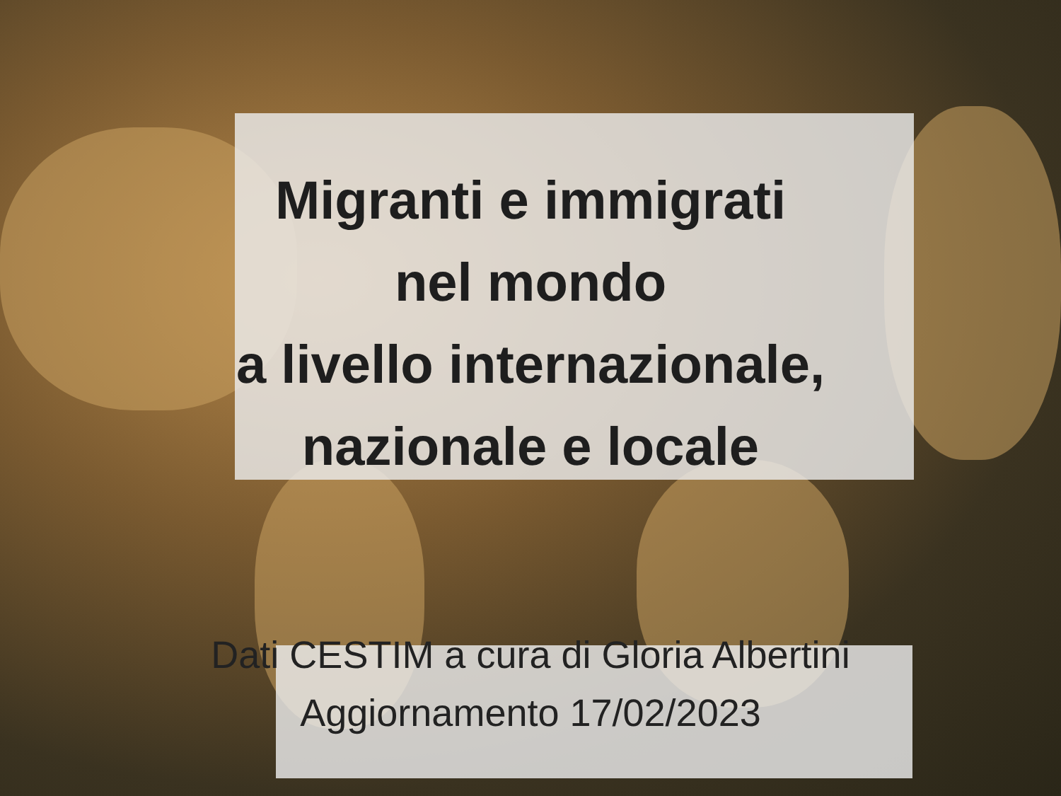Migranti e immigrati
nel mondo
a livello internazionale,
nazionale e locale
Dati CESTIM a cura di Gloria Albertini
Aggiornamento 17/02/2023